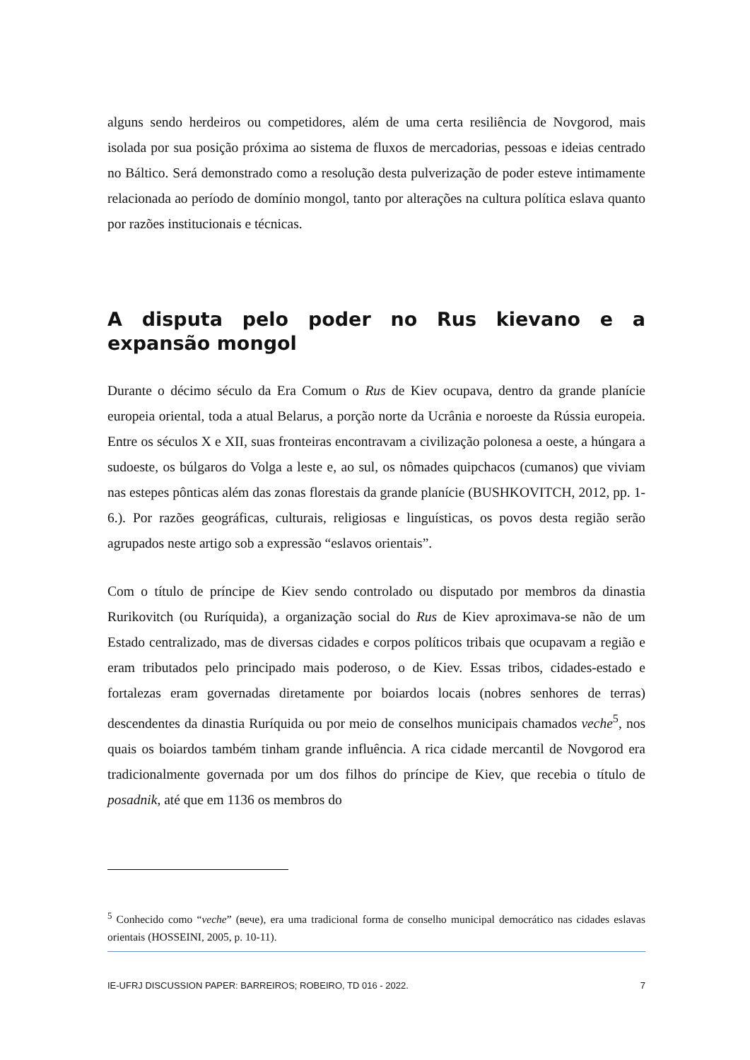alguns sendo herdeiros ou competidores, além de uma certa resiliência de Novgorod, mais isolada por sua posição próxima ao sistema de fluxos de mercadorias, pessoas e ideias centrado no Báltico. Será demonstrado como a resolução desta pulverização de poder esteve intimamente relacionada ao período de domínio mongol, tanto por alterações na cultura política eslava quanto por razões institucionais e técnicas.
A disputa pelo poder no Rus kievano e a expansão mongol
Durante o décimo século da Era Comum o Rus de Kiev ocupava, dentro da grande planície europeia oriental, toda a atual Belarus, a porção norte da Ucrânia e noroeste da Rússia europeia. Entre os séculos X e XII, suas fronteiras encontravam a civilização polonesa a oeste, a húngara a sudoeste, os búlgaros do Volga a leste e, ao sul, os nômades quipchacos (cumanos) que viviam nas estepes pônticas além das zonas florestais da grande planície (BUSHKOVITCH, 2012, pp. 1-6.). Por razões geográficas, culturais, religiosas e linguísticas, os povos desta região serão agrupados neste artigo sob a expressão “eslavos orientais”.
Com o título de príncipe de Kiev sendo controlado ou disputado por membros da dinastia Rurikovitch (ou Ruríquida), a organização social do Rus de Kiev aproximava-se não de um Estado centralizado, mas de diversas cidades e corpos políticos tribais que ocupavam a região e eram tributados pelo principado mais poderoso, o de Kiev. Essas tribos, cidades-estado e fortalezas eram governadas diretamente por boiardos locais (nobres senhores de terras) descendentes da dinastia Ruríquida ou por meio de conselhos municipais chamados veche<sup>5</sup>, nos quais os boiardos também tinham grande influência. A rica cidade mercantil de Novgorod era tradicionalmente governada por um dos filhos do príncipe de Kiev, que recebia o título de posadnik, até que em 1136 os membros do
<sup>5</sup> Conhecido como “veche” (вече), era uma tradicional forma de conselho municipal democrático nas cidades eslavas orientais (HOSSEINI, 2005, p. 10-11).
IE-UFRJ DISCUSSION PAPER: BARREIROS; ROBEIRO, TD 016 - 2022. 7